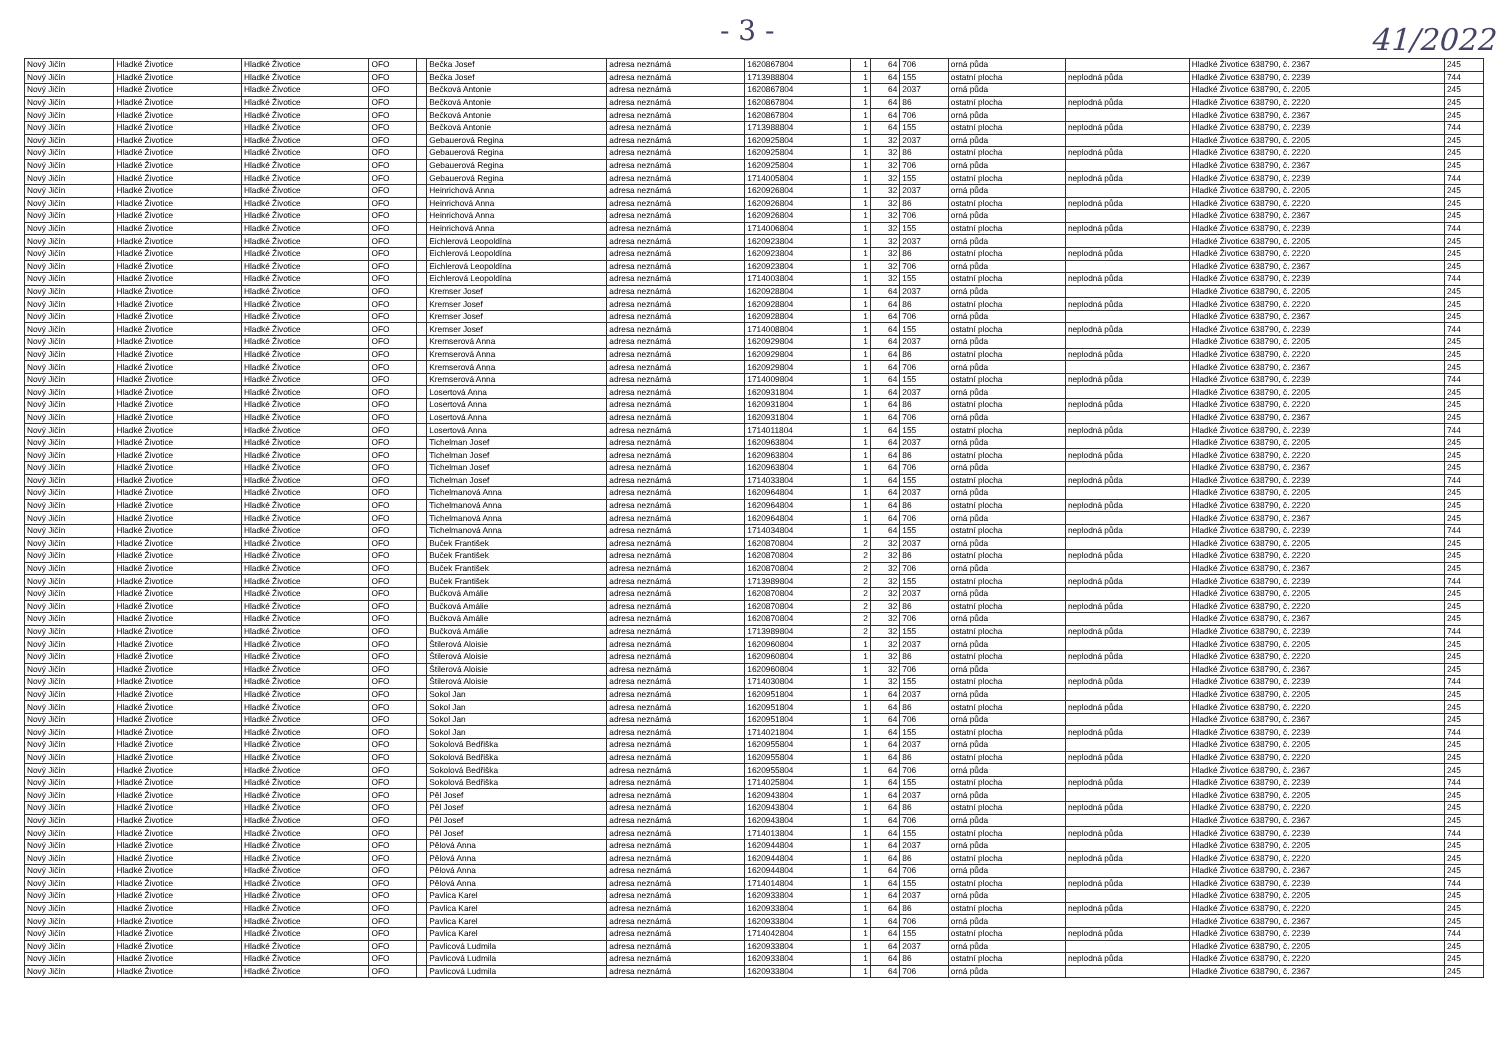- 3 - 41/2022
| Nový Jičín | Hladké Životice | Hladké Životice | OFO | | Bečka Josef | adresa neznámá | 1620867804 | 1 | 64 | 706 | orná půda | | Hladké Životice 638790, č. 2367 | 245 |
| Nový Jičín | Hladké Životice | Hladké Životice | OFO | | Bečka Josef | adresa neznámá | 1713988804 | 1 | 64 | 155 | ostatní plocha | neplodná půda | Hladké Životice 638790, č. 2239 | 744 |
| Nový Jičín | Hladké Životice | Hladké Životice | OFO | | Bečková Antonie | adresa neznámá | 1620867804 | 1 | 64 | 2037 | orná půda | | Hladké Životice 638790, č. 2205 | 245 |
| Nový Jičín | Hladké Životice | Hladké Životice | OFO | | Bečková Antonie | adresa neznámá | 1620867804 | 1 | 64 | 86 | ostatní plocha | neplodná půda | Hladké Životice 638790, č. 2220 | 245 |
| Nový Jičín | Hladké Životice | Hladké Životice | OFO | | Bečková Antonie | adresa neznámá | 1620867804 | 1 | 64 | 706 | orná půda | | Hladké Životice 638790, č. 2367 | 245 |
| Nový Jičín | Hladké Životice | Hladké Životice | OFO | | Bečková Antonie | adresa neznámá | 1713988804 | 1 | 64 | 155 | ostatní plocha | neplodná půda | Hladké Životice 638790, č. 2239 | 744 |
| Nový Jičín | Hladké Životice | Hladké Životice | OFO | | Gebauerová Regina | adresa neznámá | 1620925804 | 1 | 32 | 2037 | orná půda | | Hladké Životice 638790, č. 2205 | 245 |
| Nový Jičín | Hladké Životice | Hladké Životice | OFO | | Gebauerová Regina | adresa neznámá | 1620925804 | 1 | 32 | 86 | ostatní plocha | neplodná půda | Hladké Životice 638790, č. 2220 | 245 |
| Nový Jičín | Hladké Životice | Hladké Životice | OFO | | Gebauerová Regina | adresa neznámá | 1620925804 | 1 | 32 | 706 | orná půda | | Hladké Životice 638790, č. 2367 | 245 |
| Nový Jičín | Hladké Životice | Hladké Životice | OFO | | Gebauerová Regina | adresa neznámá | 1714005804 | 1 | 32 | 155 | ostatní plocha | neplodná půda | Hladké Životice 638790, č. 2239 | 744 |
| Nový Jičín | Hladké Životice | Hladké Životice | OFO | | Heinrichová Anna | adresa neznámá | 1620926804 | 1 | 32 | 2037 | orná půda | | Hladké Životice 638790, č. 2205 | 245 |
| Nový Jičín | Hladké Životice | Hladké Životice | OFO | | Heinrichová Anna | adresa neznámá | 1620926804 | 1 | 32 | 86 | ostatní plocha | neplodná půda | Hladké Životice 638790, č. 2220 | 245 |
| Nový Jičín | Hladké Životice | Hladké Životice | OFO | | Heinrichová Anna | adresa neznámá | 1620926804 | 1 | 32 | 706 | orná půda | | Hladké Životice 638790, č. 2367 | 245 |
| Nový Jičín | Hladké Životice | Hladké Životice | OFO | | Heinrichová Anna | adresa neznámá | 1714006804 | 1 | 32 | 155 | ostatní plocha | neplodná půda | Hladké Životice 638790, č. 2239 | 744 |
| Nový Jičín | Hladké Životice | Hladké Životice | OFO | | Eichlerová Leopoldína | adresa neznámá | 1620923804 | 1 | 32 | 2037 | orná půda | | Hladké Životice 638790, č. 2205 | 245 |
| Nový Jičín | Hladké Životice | Hladké Životice | OFO | | Eichlerová Leopoldína | adresa neznámá | 1620923804 | 1 | 32 | 86 | ostatní plocha | neplodná půda | Hladké Životice 638790, č. 2220 | 245 |
| Nový Jičín | Hladké Životice | Hladké Životice | OFO | | Eichlerová Leopoldína | adresa neznámá | 1620923804 | 1 | 32 | 706 | orná půda | | Hladké Životice 638790, č. 2367 | 245 |
| Nový Jičín | Hladké Životice | Hladké Životice | OFO | | Eichlerová Leopoldína | adresa neznámá | 1714003804 | 1 | 32 | 155 | ostatní plocha | neplodná půda | Hladké Životice 638790, č. 2239 | 744 |
| Nový Jičín | Hladké Životice | Hladké Životice | OFO | | Kremser Josef | adresa neznámá | 1620928804 | 1 | 64 | 2037 | orná půda | | Hladké Životice 638790, č. 2205 | 245 |
| Nový Jičín | Hladké Životice | Hladké Životice | OFO | | Kremser Josef | adresa neznámá | 1620928804 | 1 | 64 | 86 | ostatní plocha | neplodná půda | Hladké Životice 638790, č. 2220 | 245 |
| Nový Jičín | Hladké Životice | Hladké Životice | OFO | | Kremser Josef | adresa neznámá | 1620928804 | 1 | 64 | 706 | orná půda | | Hladké Životice 638790, č. 2367 | 245 |
| Nový Jičín | Hladké Životice | Hladké Životice | OFO | | Kremser Josef | adresa neznámá | 1714008804 | 1 | 64 | 155 | ostatní plocha | neplodná půda | Hladké Životice 638790, č. 2239 | 744 |
| Nový Jičín | Hladké Životice | Hladké Životice | OFO | | Kremserová Anna | adresa neznámá | 1620929804 | 1 | 64 | 2037 | orná půda | | Hladké Životice 638790, č. 2205 | 245 |
| Nový Jičín | Hladké Životice | Hladké Životice | OFO | | Kremserová Anna | adresa neznámá | 1620929804 | 1 | 64 | 86 | ostatní plocha | neplodná půda | Hladké Životice 638790, č. 2220 | 245 |
| Nový Jičín | Hladké Životice | Hladké Životice | OFO | | Kremserová Anna | adresa neznámá | 1620929804 | 1 | 64 | 706 | orná půda | | Hladké Životice 638790, č. 2367 | 245 |
| Nový Jičín | Hladké Životice | Hladké Životice | OFO | | Kremserová Anna | adresa neznámá | 1714009804 | 1 | 64 | 155 | ostatní plocha | neplodná půda | Hladké Životice 638790, č. 2239 | 744 |
| Nový Jičín | Hladké Životice | Hladké Životice | OFO | | Losertová Anna | adresa neznámá | 1620931804 | 1 | 64 | 2037 | orná půda | | Hladké Životice 638790, č. 2205 | 245 |
| Nový Jičín | Hladké Životice | Hladké Životice | OFO | | Losertová Anna | adresa neznámá | 1620931804 | 1 | 64 | 86 | ostatní plocha | neplodná půda | Hladké Životice 638790, č. 2220 | 245 |
| Nový Jičín | Hladké Životice | Hladké Životice | OFO | | Losertová Anna | adresa neznámá | 1620931804 | 1 | 64 | 706 | orná půda | | Hladké Životice 638790, č. 2367 | 245 |
| Nový Jičín | Hladké Životice | Hladké Životice | OFO | | Losertová Anna | adresa neznámá | 1714011804 | 1 | 64 | 155 | ostatní plocha | neplodná půda | Hladké Životice 638790, č. 2239 | 744 |
| Nový Jičín | Hladké Životice | Hladké Životice | OFO | | Tichelman Josef | adresa neznámá | 1620963804 | 1 | 64 | 2037 | orná půda | | Hladké Životice 638790, č. 2205 | 245 |
| Nový Jičín | Hladké Životice | Hladké Životice | OFO | | Tichelman Josef | adresa neznámá | 1620963804 | 1 | 64 | 86 | ostatní plocha | neplodná půda | Hladké Životice 638790, č. 2220 | 245 |
| Nový Jičín | Hladké Životice | Hladké Životice | OFO | | Tichelman Josef | adresa neznámá | 1620963804 | 1 | 64 | 706 | orná půda | | Hladké Životice 638790, č. 2367 | 245 |
| Nový Jičín | Hladké Životice | Hladké Životice | OFO | | Tichelman Josef | adresa neznámá | 1714033804 | 1 | 64 | 155 | ostatní plocha | neplodná půda | Hladké Životice 638790, č. 2239 | 744 |
| Nový Jičín | Hladké Životice | Hladké Životice | OFO | | Tichelmanová Anna | adresa neznámá | 1620964804 | 1 | 64 | 2037 | orná půda | | Hladké Životice 638790, č. 2205 | 245 |
| Nový Jičín | Hladké Životice | Hladké Životice | OFO | | Tichelmanová Anna | adresa neznámá | 1620964804 | 1 | 64 | 86 | ostatní plocha | neplodná půda | Hladké Životice 638790, č. 2220 | 245 |
| Nový Jičín | Hladké Životice | Hladké Životice | OFO | | Tichelmanová Anna | adresa neznámá | 1620964804 | 1 | 64 | 706 | orná půda | | Hladké Životice 638790, č. 2367 | 245 |
| Nový Jičín | Hladké Životice | Hladké Životice | OFO | | Tichelmanová Anna | adresa neznámá | 1714034804 | 1 | 64 | 155 | ostatní plocha | neplodná půda | Hladké Životice 638790, č. 2239 | 744 |
| Nový Jičín | Hladké Životice | Hladké Životice | OFO | | Buček František | adresa neznámá | 1620870804 | 2 | 32 | 2037 | orná půda | | Hladké Životice 638790, č. 2205 | 245 |
| Nový Jičín | Hladké Životice | Hladké Životice | OFO | | Buček František | adresa neznámá | 1620870804 | 2 | 32 | 86 | ostatní plocha | neplodná půda | Hladké Životice 638790, č. 2220 | 245 |
| Nový Jičín | Hladké Životice | Hladké Životice | OFO | | Buček František | adresa neznámá | 1620870804 | 2 | 32 | 706 | orná půda | | Hladké Životice 638790, č. 2367 | 245 |
| Nový Jičín | Hladké Životice | Hladké Životice | OFO | | Buček František | adresa neznámá | 1713989804 | 2 | 32 | 155 | ostatní plocha | neplodná půda | Hladké Životice 638790, č. 2239 | 744 |
| Nový Jičín | Hladké Životice | Hladké Životice | OFO | | Bučková Amálie | adresa neznámá | 1620870804 | 2 | 32 | 2037 | orná půda | | Hladké Životice 638790, č. 2205 | 245 |
| Nový Jičín | Hladké Životice | Hladké Životice | OFO | | Bučková Amálie | adresa neznámá | 1620870804 | 2 | 32 | 86 | ostatní plocha | neplodná půda | Hladké Životice 638790, č. 2220 | 245 |
| Nový Jičín | Hladké Životice | Hladké Životice | OFO | | Bučková Amálie | adresa neznámá | 1620870804 | 2 | 32 | 706 | orná půda | | Hladké Životice 638790, č. 2367 | 245 |
| Nový Jičín | Hladké Životice | Hladké Životice | OFO | | Bučková Amálie | adresa neznámá | 1713989804 | 2 | 32 | 155 | ostatní plocha | neplodná půda | Hladké Životice 638790, č. 2239 | 744 |
| Nový Jičín | Hladké Životice | Hladké Životice | OFO | | Štilerová Aloisie | adresa neznámá | 1620960804 | 1 | 32 | 2037 | orná půda | | Hladké Životice 638790, č. 2205 | 245 |
| Nový Jičín | Hladké Životice | Hladké Životice | OFO | | Štilerová Aloisie | adresa neznámá | 1620960804 | 1 | 32 | 86 | ostatní plocha | neplodná půda | Hladké Životice 638790, č. 2220 | 245 |
| Nový Jičín | Hladké Životice | Hladké Životice | OFO | | Štilerová Aloisie | adresa neznámá | 1620960804 | 1 | 32 | 706 | orná půda | | Hladké Životice 638790, č. 2367 | 245 |
| Nový Jičín | Hladké Životice | Hladké Životice | OFO | | Štilerová Aloisie | adresa neznámá | 1714030804 | 1 | 32 | 155 | ostatní plocha | neplodná půda | Hladké Životice 638790, č. 2239 | 744 |
| Nový Jičín | Hladké Životice | Hladké Životice | OFO | | Sokol Jan | adresa neznámá | 1620951804 | 1 | 64 | 2037 | orná půda | | Hladké Životice 638790, č. 2205 | 245 |
| Nový Jičín | Hladké Životice | Hladké Životice | OFO | | Sokol Jan | adresa neznámá | 1620951804 | 1 | 64 | 86 | ostatní plocha | neplodná půda | Hladké Životice 638790, č. 2220 | 245 |
| Nový Jičín | Hladké Životice | Hladké Životice | OFO | | Sokol Jan | adresa neznámá | 1620951804 | 1 | 64 | 706 | orná půda | | Hladké Životice 638790, č. 2367 | 245 |
| Nový Jičín | Hladké Životice | Hladké Životice | OFO | | Sokol Jan | adresa neznámá | 1714021804 | 1 | 64 | 155 | ostatní plocha | neplodná půda | Hladké Životice 638790, č. 2239 | 744 |
| Nový Jičín | Hladké Životice | Hladké Životice | OFO | | Sokolová Bedřiška | adresa neznámá | 1620955804 | 1 | 64 | 2037 | orná půda | | Hladké Životice 638790, č. 2205 | 245 |
| Nový Jičín | Hladké Životice | Hladké Životice | OFO | | Sokolová Bedřiška | adresa neznámá | 1620955804 | 1 | 64 | 86 | ostatní plocha | neplodná půda | Hladké Životice 638790, č. 2220 | 245 |
| Nový Jičín | Hladké Životice | Hladké Životice | OFO | | Sokolová Bedřiška | adresa neznámá | 1620955804 | 1 | 64 | 706 | orná půda | | Hladké Životice 638790, č. 2367 | 245 |
| Nový Jičín | Hladké Životice | Hladké Životice | OFO | | Sokolová Bedřiška | adresa neznámá | 1714025804 | 1 | 64 | 155 | ostatní plocha | neplodná půda | Hladké Životice 638790, č. 2239 | 744 |
| Nový Jičín | Hladké Životice | Hladké Životice | OFO | | Pěl Josef | adresa neznámá | 1620943804 | 1 | 64 | 2037 | orná půda | | Hladké Životice 638790, č. 2205 | 245 |
| Nový Jičín | Hladké Životice | Hladké Životice | OFO | | Pěl Josef | adresa neznámá | 1620943804 | 1 | 64 | 86 | ostatní plocha | neplodná půda | Hladké Životice 638790, č. 2220 | 245 |
| Nový Jičín | Hladké Životice | Hladké Životice | OFO | | Pěl Josef | adresa neznámá | 1620943804 | 1 | 64 | 706 | orná půda | | Hladké Životice 638790, č. 2367 | 245 |
| Nový Jičín | Hladké Životice | Hladké Životice | OFO | | Pěl Josef | adresa neznámá | 1714013804 | 1 | 64 | 155 | ostatní plocha | neplodná půda | Hladké Životice 638790, č. 2239 | 744 |
| Nový Jičín | Hladké Životice | Hladké Životice | OFO | | Pělová Anna | adresa neznámá | 1620944804 | 1 | 64 | 2037 | orná půda | | Hladké Životice 638790, č. 2205 | 245 |
| Nový Jičín | Hladké Životice | Hladké Životice | OFO | | Pělová Anna | adresa neznámá | 1620944804 | 1 | 64 | 86 | ostatní plocha | neplodná půda | Hladké Životice 638790, č. 2220 | 245 |
| Nový Jičín | Hladké Životice | Hladké Životice | OFO | | Pělová Anna | adresa neznámá | 1620944804 | 1 | 64 | 706 | orná půda | | Hladké Životice 638790, č. 2367 | 245 |
| Nový Jičín | Hladké Životice | Hladké Životice | OFO | | Pělová Anna | adresa neznámá | 1714014804 | 1 | 64 | 155 | ostatní plocha | neplodná půda | Hladké Životice 638790, č. 2239 | 744 |
| Nový Jičín | Hladké Životice | Hladké Životice | OFO | | Pavlica Karel | adresa neznámá | 1620933804 | 1 | 64 | 2037 | orná půda | | Hladké Životice 638790, č. 2205 | 245 |
| Nový Jičín | Hladké Životice | Hladké Životice | OFO | | Pavlica Karel | adresa neznámá | 1620933804 | 1 | 64 | 86 | ostatní plocha | neplodná půda | Hladké Životice 638790, č. 2220 | 245 |
| Nový Jičín | Hladké Životice | Hladké Životice | OFO | | Pavlica Karel | adresa neznámá | 1620933804 | 1 | 64 | 706 | orná půda | | Hladké Životice 638790, č. 2367 | 245 |
| Nový Jičín | Hladké Životice | Hladké Životice | OFO | | Pavlica Karel | adresa neznámá | 1714042804 | 1 | 64 | 155 | ostatní plocha | neplodná půda | Hladké Životice 638790, č. 2239 | 744 |
| Nový Jičín | Hladké Životice | Hladké Životice | OFO | | Pavlicová Ludmila | adresa neznámá | 1620933804 | 1 | 64 | 2037 | orná půda | | Hladké Životice 638790, č. 2205 | 245 |
| Nový Jičín | Hladké Životice | Hladké Životice | OFO | | Pavlicová Ludmila | adresa neznámá | 1620933804 | 1 | 64 | 86 | ostatní plocha | neplodná půda | Hladké Životice 638790, č. 2220 | 245 |
| Nový Jičín | Hladké Životice | Hladké Životice | OFO | | Pavlicová Ludmila | adresa neznámá | 1620933804 | 1 | 64 | 706 | orná půda | | Hladké Životice 638790, č. 2367 | 245 |